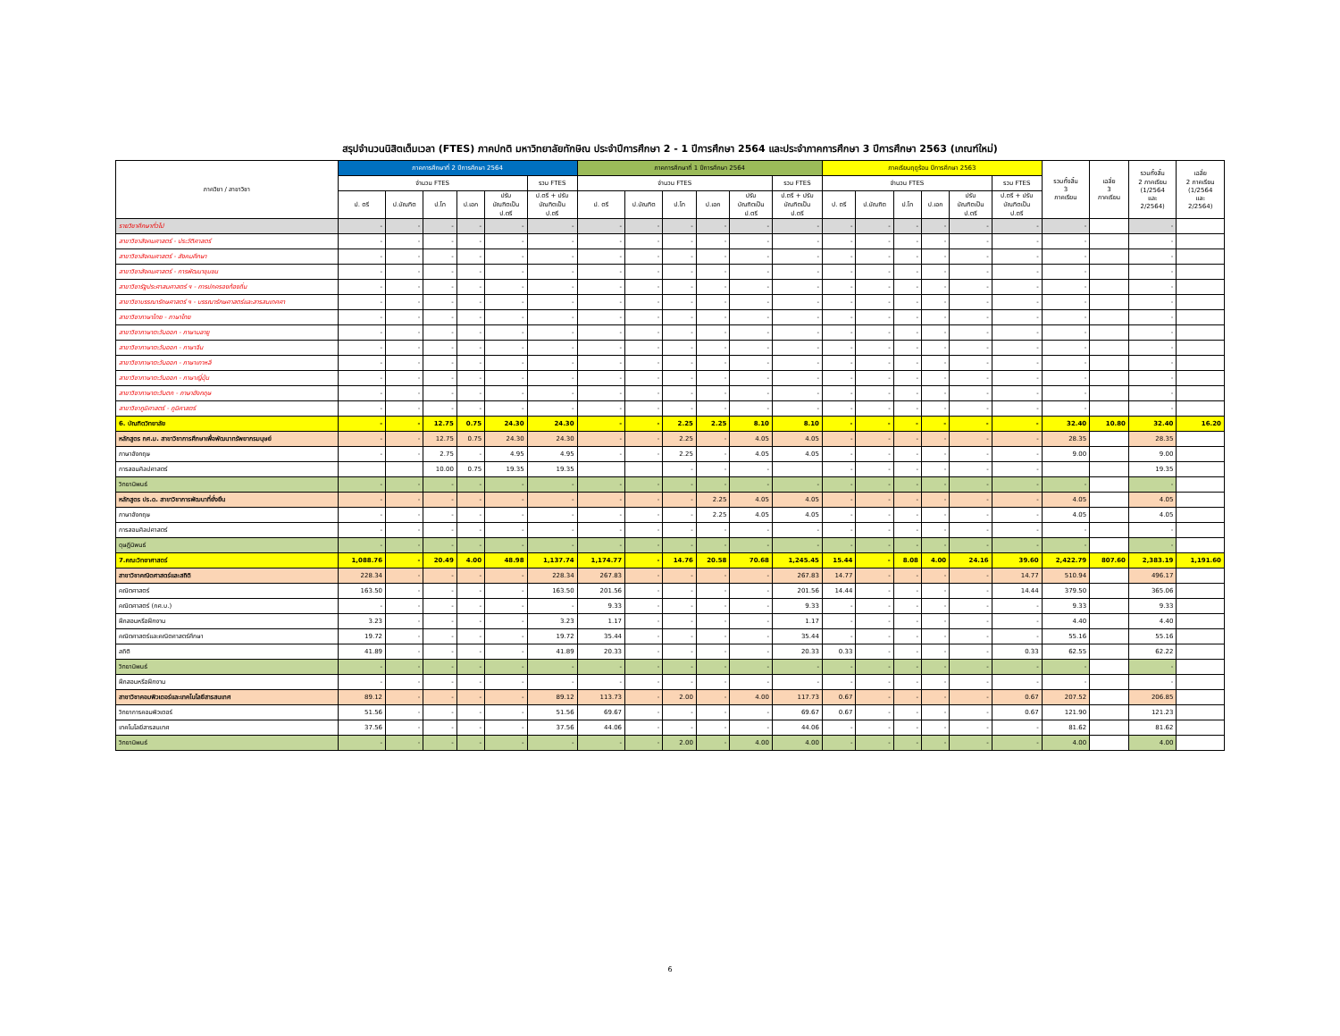สรุปจำนวนนิสิตเต็มเวลา (FTES) ภาคปกติ มหาวิทยาลัยทักษิณ ประจำปีการศึกษา 2 - 1 ปีการศึกษา 2564 และประจำภาคการศึกษา 3 ปีการศึกษา 2563 (เกณฑ์ใหม่)
| ภาควิชา / สาขาวิชา | ภาคการศึกษาที่ 2 ปีการศึกษา 2564 | | | | | | ภาคการศึกษาที่ 1 ปีการศึกษา 2564 | | | | | | ภาคเรียนฤดูร้อน ปีการศึกษา 2563 | | | | | | รวมทั้งสิ้น 3 ภาคเรียน | เฉลี่ย 3 ภาคเรียน | รวมทั้งสิ้น 2 ภาคเรียน (1/2564 และ 2/2564) | เฉลี่ย 2 ภาคเรียน (1/2564 และ 2/2564) |
| --- | --- | --- | --- | --- | --- | --- | --- | --- | --- | --- | --- | --- | --- | --- | --- | --- | --- | --- | --- | --- | --- | --- |
| | จำนวน FTES | | | | | รวม FTES | จำนวน FTES | | | | | รวม FTES | จำนวน FTES | | | | | รวม FTES | | | | |
| | ป. ตรี | ป.บัณฑิต | ป.โท | ป.เอก | ปรับ บัณฑิตเป็น ป.ตรี | ป.ตรี + ปรับ บัณฑิตเป็น ป.ตรี | ป. ตรี | ป.บัณฑิต | ป.โท | ป.เอก | ปรับ บัณฑิตเป็น ป.ตรี | ป.ตรี + ปรับ บัณฑิตเป็น ป.ตรี | ป. ตรี | ป.บัณฑิต | ป.โท | ป.เอก | ปรับ บัณฑิตเป็น ป.ตรี | ป.ตรี + ปรับ บัณฑิตเป็น ป.ตรี | | | | |
| รายวิชาศึกษาทั่วไป | - | - | - | - | - | - | - | - | - | - | - | - | - | - | - | - | - | - | - | | - | |
| สาขาวิชาสังคมศาสตร์ - ประวัติศาสตร์ | - | - | - | - | - | - | - | - | - | - | - | - | - | - | - | - | - | - | - | | - | |
| สาขาวิชาสังคมศาสตร์ - สังคมศึกษา | - | - | - | - | - | - | - | - | - | - | - | - | - | - | - | - | - | - | - | | - | |
| สาขาวิชาสังคมศาสตร์ - การพัฒนาชุมชน | - | - | - | - | - | - | - | - | - | - | - | - | - | - | - | - | - | - | - | | - | |
| สาขาวิชารัฐประศาสนศาสตร์ ฯ - การปกครองท้องถิ่น | - | - | - | - | - | - | - | - | - | - | - | - | - | - | - | - | - | - | - | | - | |
| สาขาวิชาบรรณารักษศาสตร์ ฯ - บรรณารักษศาสตร์และสารสนเทศศา | - | - | - | - | - | - | - | - | - | - | - | - | - | - | - | - | - | - | - | | - | |
| สาขาวิชาภาษาไทย - ภาษาไทย | - | - | - | - | - | - | - | - | - | - | - | - | - | - | - | - | - | - | - | | - | |
| สาขาวิชาภาษาตะวันออก - ภาษามลายู | - | - | - | - | - | - | - | - | - | - | - | - | - | - | - | - | - | - | - | | - | |
| สาขาวิชาภาษาตะวันออก - ภาษาจีน | - | - | - | - | - | - | - | - | - | - | - | - | - | - | - | - | - | - | - | | - | |
| สาขาวิชาภาษาตะวันออก - ภาษาเกาหลี | - | - | - | - | - | - | - | - | - | - | - | - | - | - | - | - | - | - | - | | - | |
| สาขาวิชาภาษาตะวันออก - ภาษาญี่ปุ่น | - | - | - | - | - | - | - | - | - | - | - | - | - | - | - | - | - | - | - | | - | |
| สาขาวิชาภาษาตะวันตก - ภาษาอังกฤษ | - | - | - | - | - | - | - | - | - | - | - | - | - | - | - | - | - | - | - | | - | |
| สาขาวิชาภูมิศาสตร์ - ภูมิศาสตร์ | - | - | - | - | - | - | - | - | - | - | - | - | - | - | - | - | - | - | - | | - | |
| 6. บัณฑิตวิทยาลัย | - | - | 12.75 | 0.75 | 24.30 | 24.30 | - | - | 2.25 | 2.25 | 8.10 | 8.10 | - | - | - | - | - | - | 32.40 | 10.80 | 32.40 | 16.20 |
| หลักสูตร กศ.ม. สาขาวิชาการศึกษาเพื่อพัฒนาทรัพยากรมนุษย์ | - | - | 12.75 | 0.75 | 24.30 | 24.30 | - | - | 2.25 | - | 4.05 | 4.05 | - | - | - | - | - | - | 28.35 | | 28.35 | |
| ภาษาอังกฤษ | - | - | 2.75 | - | 4.95 | 4.95 | - | - | 2.25 | - | 4.05 | 4.05 | - | - | - | - | - | - | 9.00 | | 9.00 | |
| การสอนศิลปศาสตร์ | | | 10.00 | 0.75 | 19.35 | 19.35 | | | - | - | - | | - | - | - | - | - | - | | | 19.35 | |
| วิทยานิพนธ์ | - | - | - | - | - | - | - | - | - | - | - | - | - | - | - | - | - | - | - | | - | |
| หลักสูตร ปร.ด. สาขาวิชาการพัฒนาที่ยั่งยืน | - | - | - | - | - | - | - | - | - | 2.25 | 4.05 | 4.05 | - | - | - | - | - | - | 4.05 | | 4.05 | |
| ภาษาอังกฤษ | - | - | - | - | - | - | - | - | - | 2.25 | 4.05 | 4.05 | - | - | - | - | - | - | 4.05 | | 4.05 | |
| การสอนศิลปศาสตร์ | - | - | - | - | - | - | - | - | - | - | - | - | - | - | - | - | - | - | - | | - | |
| ดุษฎีนิพนธ์ | - | - | - | - | - | - | - | - | - | - | - | - | - | - | - | - | - | - | - | | - | |
| 7.คณะวิทยาศาสตร์ | 1,088.76 | - | 20.49 | 4.00 | 48.98 | 1,137.74 | 1,174.77 | - | 14.76 | 20.58 | 70.68 | 1,245.45 | 15.44 | - | 8.08 | 4.00 | 24.16 | 39.60 | 2,422.79 | 807.60 | 2,383.19 | 1,191.60 |
| สาขาวิชาคณิตศาสตร์และสถิติ | 228.34 | - | - | - | - | 228.34 | 267.83 | - | - | - | - | 267.83 | 14.77 | - | - | - | - | 14.77 | 510.94 | | 496.17 | |
| คณิตศาสตร์ | 163.50 | - | - | - | - | 163.50 | 201.56 | - | - | - | - | 201.56 | 14.44 | - | - | - | - | 14.44 | 379.50 | | 365.06 | |
| คณิตศาสตร์ (กศ.บ.) | - | - | - | - | - | - | 9.33 | - | - | - | - | 9.33 | - | - | - | - | - | - | 9.33 | | 9.33 | |
| ฝึกสอนหรือฝึกงาน | 3.23 | - | - | - | - | 3.23 | 1.17 | - | - | - | - | 1.17 | - | - | - | - | - | - | 4.40 | | 4.40 | |
| คณิตศาสตร์และคณิตศาสตร์ศึกษา | 19.72 | - | - | - | - | 19.72 | 35.44 | - | - | - | - | 35.44 | - | - | - | - | - | - | 55.16 | | 55.16 | |
| สถิติ | 41.89 | - | - | - | - | 41.89 | 20.33 | - | - | - | - | 20.33 | 0.33 | - | - | - | - | 0.33 | 62.55 | | 62.22 | |
| วิทยานิพนธ์ | - | - | - | - | - | - | - | - | - | - | - | - | - | - | - | - | - | - | - | | - | |
| ฝึกสอนหรือฝึกงาน | - | - | - | - | - | - | - | - | - | - | - | - | - | - | - | - | - | - | - | | - | |
| สาขาวิชาคอมพิวเตอร์และเทคโนโลยีสารสนเทศ | 89.12 | - | - | - | - | 89.12 | 113.73 | - | 2.00 | - | 4.00 | 117.73 | 0.67 | - | - | - | - | 0.67 | 207.52 | | 206.85 | |
| วิทยาการคอมพิวเตอร์ | 51.56 | - | - | - | - | 51.56 | 69.67 | - | - | - | - | 69.67 | 0.67 | - | - | - | - | 0.67 | 121.90 | | 121.23 | |
| เทคโนโลยีสารสนเทศ | 37.56 | - | - | - | - | 37.56 | 44.06 | - | - | - | - | 44.06 | - | - | - | - | - | - | 81.62 | | 81.62 | |
| วิทยานิพนธ์ | - | - | - | - | - | - | - | - | 2.00 | - | 4.00 | 4.00 | - | - | - | - | - | - | 4.00 | | 4.00 | |
6